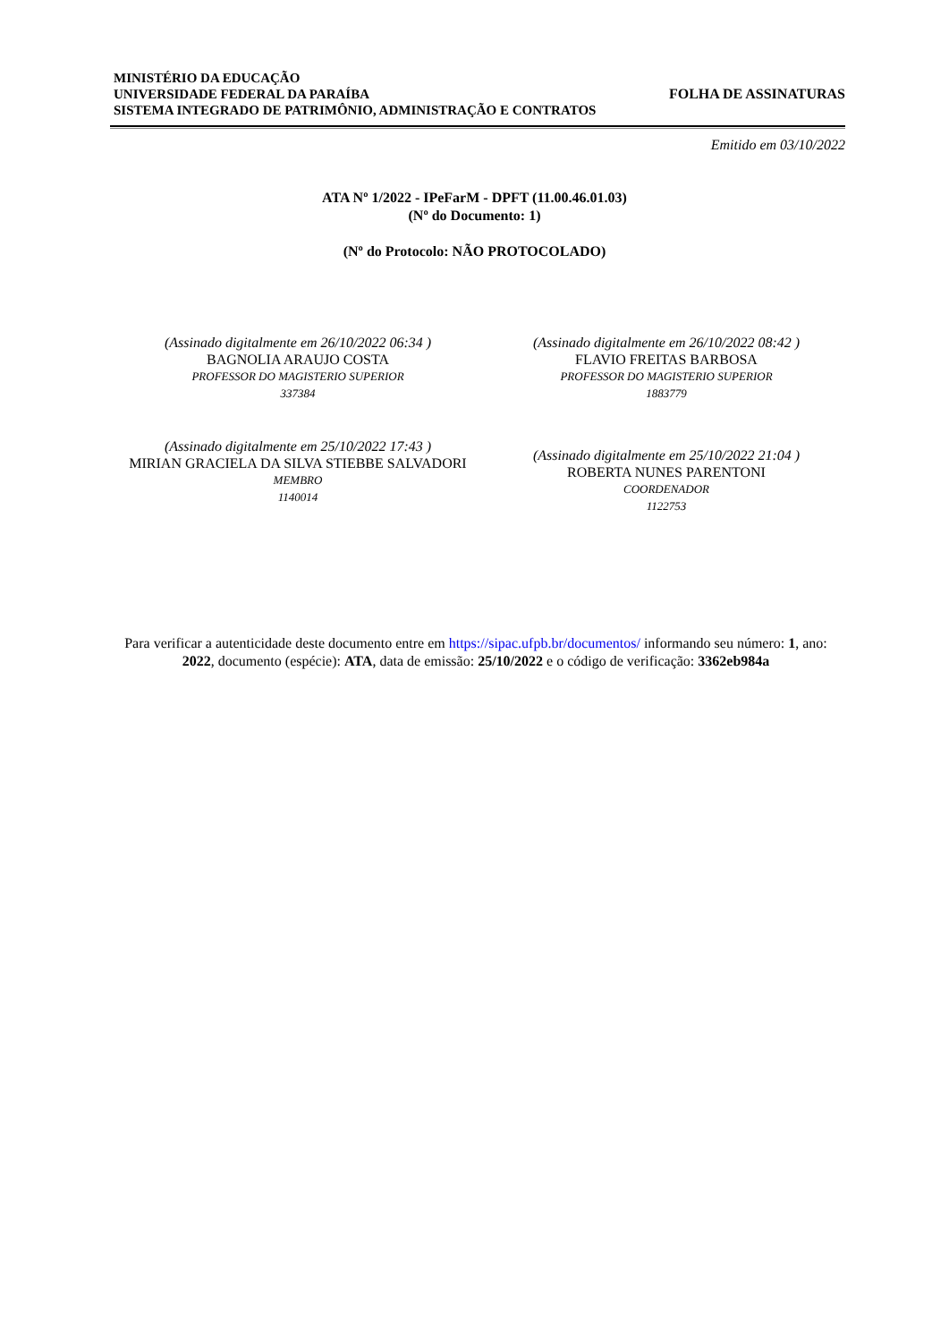MINISTÉRIO DA EDUCAÇÃO
UNIVERSIDADE FEDERAL DA PARAÍBA
SISTEMA INTEGRADO DE PATRIMÔNIO, ADMINISTRAÇÃO E CONTRATOS
FOLHA DE ASSINATURAS
Emitido em 03/10/2022
ATA Nº 1/2022 - IPeFarM - DPFT (11.00.46.01.03)
(Nº do Documento: 1)
(Nº do Protocolo: NÃO PROTOCOLADO)
(Assinado digitalmente em 26/10/2022 06:34 )
BAGNOLIA ARAUJO COSTA
PROFESSOR DO MAGISTERIO SUPERIOR
337384
(Assinado digitalmente em 26/10/2022 08:42 )
FLAVIO FREITAS BARBOSA
PROFESSOR DO MAGISTERIO SUPERIOR
1883779
(Assinado digitalmente em 25/10/2022 17:43 )
MIRIAN GRACIELA DA SILVA STIEBBE SALVADORI
MEMBRO
1140014
(Assinado digitalmente em 25/10/2022 21:04 )
ROBERTA NUNES PARENTONI
COORDENADOR
1122753
Para verificar a autenticidade deste documento entre em https://sipac.ufpb.br/documentos/ informando seu número: 1, ano: 2022, documento (espécie): ATA, data de emissão: 25/10/2022 e o código de verificação: 3362eb984a